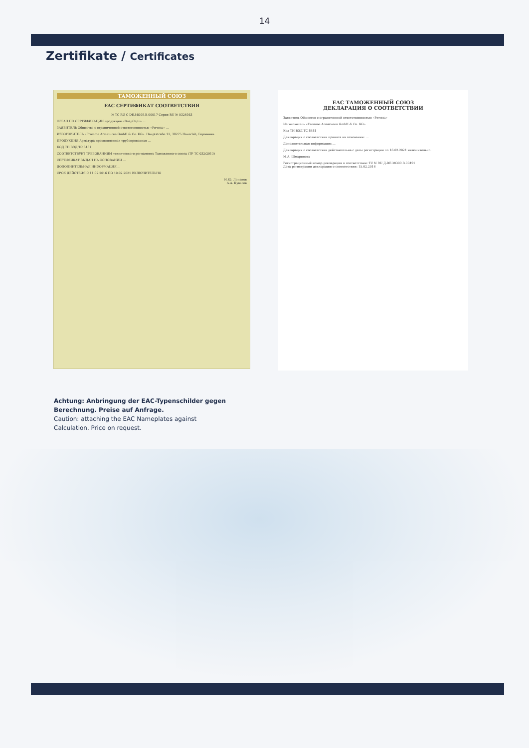14
Zertifikate / Certificates
ТАМОЖЕННЫЙ СОЮЗ
EAC СЕРТИФИКАТ СООТВЕТСТВИЯ
№ ТС RU C-DE.МО09.В.00017 Серия RU № 0324953
ОРГАН ПО СЕРТИФИКАЦИИ продукции «ВладСерт» ...
ЗАЯВИТЕЛЬ Общество с ограниченной ответственностью «Ричеза» ...
ИЗГОТОВИТЕЛЬ «Fromme Armaturen GmbH & Co. KG». Hauptstraße 12, 38275 Haverlah, Германия.
ПРОДУКЦИЯ Арматура промышленная трубопроводная ...
КОД ТН ВЭД ТС 8481
СООТВЕТСТВУЕТ ТРЕБОВАНИЯМ технического регламента Таможенного союза (ТР ТС 032/2013)
СЕРТИФИКАТ ВЫДАН НА ОСНОВАНИИ ...
ДОПОЛНИТЕЛЬНАЯ ИНФОРМАЦИЯ ...
СРОК ДЕЙСТВИЯ С 11.02.2016 ПО 10.02.2021 ВКЛЮЧИТЕЛЬНО
И.Ю. Лопанов
А.А. Кувасов
EAC ТАМОЖЕННЫЙ СОЮЗ
ДЕКЛАРАЦИЯ О СООТВЕТСТВИИ
Заявитель Общество с ограниченной ответственностью «Ричеза»
Изготовитель «Fromme Armaturen GmbH & Co. KG»
Код ТН ВЭД ТС 8481
Декларация о соответствии принята на основании: ...
Дополнительная информация: ...
Декларация о соответствии действительна с даты регистрации по 16.02.2021 включительно.
М.А. Шмаринова
Регистрационный номер декларации о соответствии: ТС N RU Д-DE.МО09.В.00491
Дата регистрации декларации о соответствии: 15.02.2016
Achtung: Anbringung der EAC-Typenschilder gegen
Berechnung. Preise auf Anfrage.
Caution: attaching the EAC Nameplates against
Calculation. Price on request.